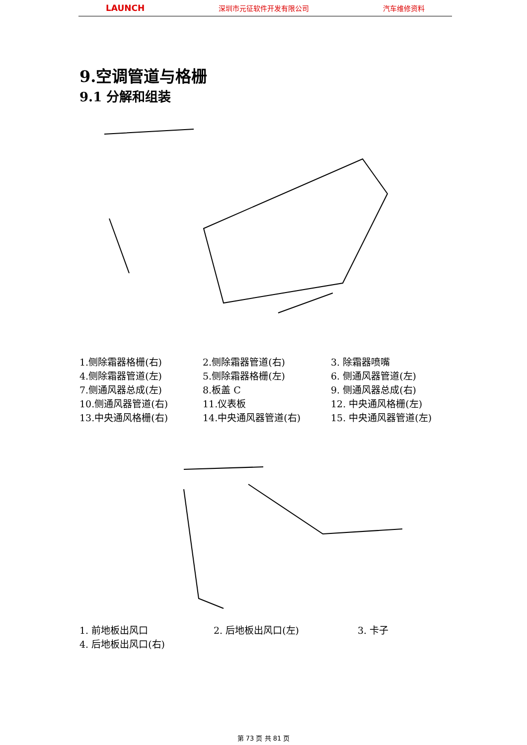LAUNCH 深圳市元征软件开发有限公司 汽车维修资料
9.空调管道与格栅
9.1 分解和组装
| 1.侧除霜器格栅(右) | 2.侧除霜器管道(右) | 3. 除霜器喷嘴 |
| 4.侧除霜器管道(左) | 5.侧除霜器格栅(左) | 6. 侧通风器管道(左) |
| 7.侧通风器总成(左) | 8.板盖 C | 9. 侧通风器总成(右) |
| 10.侧通风器管道(右) | 11.仪表板 | 12. 中央通风格栅(左) |
| 13.中央通风格栅(右) | 14.中央通风器管道(右) | 15. 中央通风器管道(左) |
| 1. 前地板出风口 | 2. 后地板出风口(左) | 3. 卡子 |
| 4. 后地板出风口(右) | | |
第 73 页 共 81 页